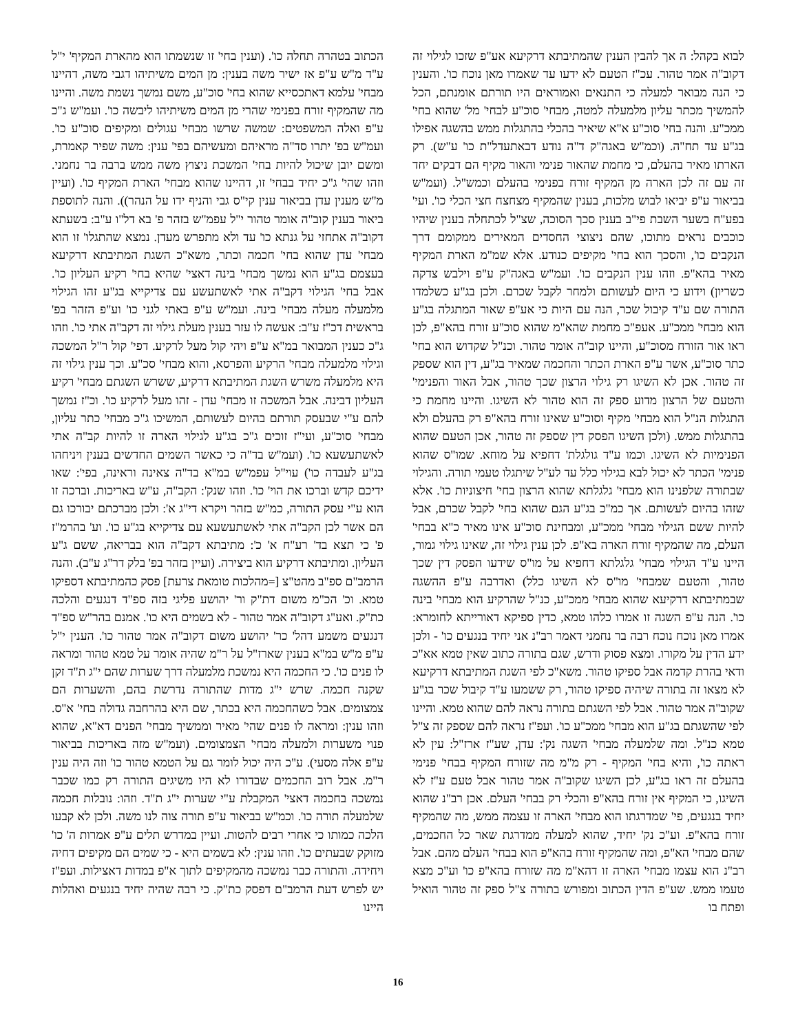לבוא בקהל: ה אך להבין הענין שהמתיבתא דרקיעא אע"פ שזכו לגילוי זה דקוב"ה אמר טהור. עכ"ז הטעם לא ידעו עד שאמרו מאן נוכח כו'. והענין כי הנה מבואר למעלה כי התנאים ואמוראים היו תורתם אומנתם, הכל להמשיך מכתר עליון מלמעלה למטה, מבחי' סוכ"ע לבחי' מל' שהוא בחי' ממכ"ע. והנה בחי' סוכ"ע א"א שיאיר בהכלי בהתגלות ממש בהשגה אפילו בג"ע עד תח"ה. (וכמ"ש באגה"ק ד"ה נודע דבאתעדל"ת כו' ע"ש). רק הארתו מאיר בהעלם, כי מחמת שהאור פנימי והאור מקיף הם דבקים יחד זה עם זה לכן הארה מן המקיף זורח בפנימי בהעלם וכמש"ל. (ועמ"ש בביאור ע"פ יביאו לבוש מלכות, בענין שהמקיף מצחצח חצי הכלי כו'. ועי' בפע"ח בשער השבת פי"ב בענין סכך הסוכה, שצ"ל לכתחלה בענין שיהיו כוכבים נראים מתוכו, שהם ניצוצי החסדים המאירים ממקומם דרך הנקבים כו', והסכך הוא בחי' מקיפים כנודע. אלא שמ"מ הארת המקיף מאיר בהא"פ. וזהו ענין הנקבים כו'. ועמ"ש באגה"ק ע"פ וילבש צדקה כשריון) וידוע כי היום לעשותם ולמחר לקבל שכרם. ולכן בג"ע כשלמדו התורה שם ע"ד קיבול שכר, הנה עם היות כי אע"פ שאור המתגלה בג"ע הוא מבחי' ממכ"ע. אעפ"כ מחמת שהא"מ שהוא סוכ"ע זורח בהא"פ, לכן ראו אור הזורח מסוכ"ע, והיינו קוב"ה אומר טהור. וכנ"ל שקדוש הוא בחי' כתר סוכ"ע, אשר ע"פ הארת הכתר והחכמה שמאיר בג"ע, דין הוא שספק זה טהור. אכן לא השיגו רק גילוי הרצון שכך טהור, אבל האור והפנימי' והטעם של הרצון מדוע ספק זה הוא טהור לא השיגו. והיינו מחמת כי התגלות הנ"ל הוא מבחי' מקיף וסוכ"ע שאינו זורח בהא"פ רק בהעלם ולא בהתגלות ממש. (ולכן השיגו הפסק דין שספק זה טהור, אכן הטעם שהוא הפנימיות לא השיגו. וכמו ע"ד גולגלת' דחפיא על מוחא. שמו"ס שהוא פנימי' הכתר לא יכול לבא בגילוי כלל עד לע"ל שיתגלו טעמי תורה. והגילוי שבתורה שלפנינו הוא מבחי' גלגלתא שהוא הרצון בחי' חיצוניות כו'. אלא שזהו בהיום לעשותם. אך כמ"כ בג"ע הגם שהוא בחי' לקבל שכרם, אבל להיות ששם הגילוי מבחי' ממכ"ע, ומבחינת סוכ"ע אינו מאיר כ"א בבחי' העלם, מה שהמקיף זורח הארה בא"פ. לכן ענין גילוי זה, שאינו גילוי גמור, היינו ע"ד הגילוי מבחי' גלגלתא דחפיא על מו"ס שידעו הפסק דין שכך טהור, והטעם שמבחי' מו"ס לא השיגו כלל) ואדרבה ע"פ ההשגה שבמתיבתא דרקיעא שהוא מבחי' ממכ"ע, כנ"ל שהרקיע הוא מבחי' בינה כו'. הנה ע"פ השגה זו אמרו כלהו טמא, כדין ספיקא דאורייתא לחומרא: אמרו מאן נוכח נוכח רבה בר נחמני דאמר רב"נ אני יחיד בנגעים כו' - ולכן ידע הדין על מקורו. ומצא פסוק ודרש, שגם בתורה כתוב שאין טמא אא"כ ודאי בהרת קדמה אבל ספיקו טהור. משא"כ לפי השגת המתיבתא דרקיעא לא מצאו זה בתורה שיהיה ספיקו טהור, רק ששמעו ע"ד קיבול שכר בג"ע שקוב"ה אמר טהור. אבל לפי השגתם בתורה נראה להם שהוא טמא. והיינו לפי שהשגתם בג"ע הוא מבחי' ממכ"ע כו'. ועפ"ז נראה להם שספק זה צ"ל טמא כנ"ל. ומה שלמעלה מבחי' השגה נק': עדן, שע"ז ארז"ל: עין לא ראתה כו', והיא בחי' המקיף - רק מ"מ מה שזורח המקיף בבחי' פנימי בהעלם זה ראו בג"ע, לכן השיגו שקוב"ה אמר טהור אבל טעם ע"ז לא השיגו, כי המקיף אין זורח בהא"פ והכלי רק בבחי' העלם. אכן רב"נ שהוא יחיד בנגעים, פי' שמדרגתו הוא מבחי' הארה זו עצמה ממש, מה שהמקיף זורח בהא"פ. וע"כ נק' יחיד, שהוא למעלה ממדרגת שאר כל החכמים, שהם מבחי' הא"פ, ומה שהמקיף זורח בהא"פ הוא בבחי' העלם מהם. אבל רב"נ הוא עצמו מבחי' הארה זו דהא"מ מה שזורח בהא"פ כו' וע"כ מצא טעמו ממש. שע"פ הדין הכתוב ומפורש בתורה צ"ל ספק זה טהור הואיל ופתח בו
הכתוב בטהרה תחלה כו'. (וענין בחי' זו שנשמתו הוא מהארת המקיף' י"ל ע"ד מ"ש ע"פ אז ישיר משה בענין: מן המים משיתיהו דגבי משה, דהיינו מבחי' עלמא דאתכסייא שהוא בחי' סוכ"ע, משם נמשך נשמת משה. והיינו מה שהמקיף זורח בפנימי שהרי מן המים משיתיהו ליבשה כו'. ועמ"ש ג"כ ע"פ ואלה המשפטים: שמשה שרשו מבחי' עגולים ומקיפים סוכ"ע כו'. ועמ"ש בפ' יתרו סד"ה מראיהם ומעשיהם בפי' ענין: משה שפיר קאמרת, ומשם יובן שיכול להיות בחי' המשכת ניצוץ משה ממש ברבה בר נחמני. וזהו שהי' ג"כ יחיד בבחי' זו, דהיינו שהוא מבחי' הארת המקיף כו'. (ועיין מ"ש מענין עדן בביאור ענין קי"ס גבי והניף ידו על הנהר)). והנה לתוספת ביאור בענין קוב"ה אומר טהור י"ל עפמ"ש בזהר פ' בא דל"ו ע"ב: בשעתא דקוב"ה אתחזי על גנתא כו' עד ולא מתפרש מעדן. נמצא שהתגלו' זו הוא מבחי' עדן שהוא בחי' חכמה וכתר, משא"כ השגת המתיבתא דרקיעא בעצמם בג"ע הוא נמשך מבחי' בינה דאצי' שהיא בחי' רקיע העליון כו'. אבל בחי' הגילוי דקב"ה אתי לאשתעשע עם צדיקייא בג"ע זהו הגילוי מלמעלה מעלה מבחי' בינה. ועמ"ש ע"פ באתי לגני כו' וע"פ הזהר בפ' בראשית דכ"ז ע"ב: אעשה לו עזר בענין מעלת גילוי זה דקב"ה אתי כו'. וזהו ג"כ כענין המבואר במ"א ע"פ ויהי קול מעל לרקיע. דפי' קול ר"ל המשכה וגילוי מלמעלה מבחי' הרקיע והפרסא, והוא מבחי' סכ"ע. וכך ענין גילוי זה היא מלמעלה משרש השגת המתיבתא דרקיע, ששרש השגתם מבחי' רקיע העליון דבינה. אבל המשכה זו מבחי' עדן - זהו מעל לרקיע כו'. וכ"ז נמשך להם ע"י שבעסק תורתם בהיום לעשותם, המשיכו ג"כ מבחי' כתר עליון, מבחי' סוכ"ע, ועי"ז זוכים ג"כ בג"ע לגילוי הארה זו להיות קב"ה אתי לאשתעשעא כו'. (ועמ"ש בד"ה כי כאשר השמים החדשים בענין ויניחהו בג"ע לעבדה כו') עוי"ל עפמ"ש במ"א בד"ה צאינה וראינה, בפי': שאו ידיכם קדש וברכו את הוי' כו'. וזהו שנק': הקב"ה, ע"ש באריכות. וברכה זו הוא ע"י עסק התורה, כמ"ש בזהר ויקרא די"ג א': ולכן מברכתם יבורכו גם הם אשר לכן הקב"ה אתי לאשתעשעא עם צדיקייא בג"ע כו'. וע' בהרמ"ז פ' כי תצא בד' רע"ח א' כ': מתיבתא דקב"ה הוא בבריאה, ששם ג"ע העליון. ומתיבתא דרקיע הוא ביצירה. (ועיין בזהר בפ' בלק דר"ג ע"ב). והנה הרמב"ם ספ"ב מהט"צ [=מהלכות טומאת צרעת] פסק כהמתיבתא דספיקו טמא. וכ' הכ"מ משום דת"ק ור' יהושע פליגי בזה ספ"ד דנגעים והלכה כת"ק. ואע"ג דקוב"ה אמר טהור - לא בשמים היא כו'. אמנם בהר"ש ספ"ד דנגעים משמע דהל' כר' יהושע משום דקוב"ה אמר טהור כו'. הענין י"ל ע"פ מ"ש במ"א בענין שארז"ל על ר"מ שהיה אומר על טמא טהור ומראה לו פנים כו'. כי החכמה היא נמשכת מלמעלה דרך שערות שהם י"ג ת"ד זקן שקנה חכמה. שרש י"ג מדות שהתורה נדרשת בהם, והשערות הם צמצומים. אבל כשהחכמה היא בכתר, שם היא בהרחבה גדולה בחי' א"ס. וזהו ענין: ומראה לו פנים שהי' מאיר וממשיך מבחי' הפנים דא"א, שהוא פנוי משערות ולמעלה מבחי' הצמצומים. (ועמ"ש מזה באריכות בביאור ע"פ אלה מסעי). ע"כ היה יכול לומר גם על הטמא טהור כו' וזה היה ענין ר"מ. אבל רוב החכמים שבדורו לא היו משיגים התורה רק כמו שכבר נמשכה בחכמה דאצי' המקבלת ע"י שערות י"ג ת"ד. וזהו: נובלות חכמה שלמעלה תורה כו'. וכמ"ש בביאור ע"פ תורה צוה לנו משה. ולכן לא קבעו הלכה כמותו כי אחרי רבים להטות. ועיין במדרש תלים ע"פ אמרות ה' כו' מזוקק שבעתים כו'. וזהו ענין: לא בשמים היא - כי שמים הם מקיפים דחיה ויחידה. והתורה כבר נמשכה מהמקיפים לתוך א"פ במדות דאצילות. ועפ"ז יש לפרש דעת הרמב"ם דפסק כת"ק. כי רבה שהיה יחיד בנגעים ואהלות היינו
16